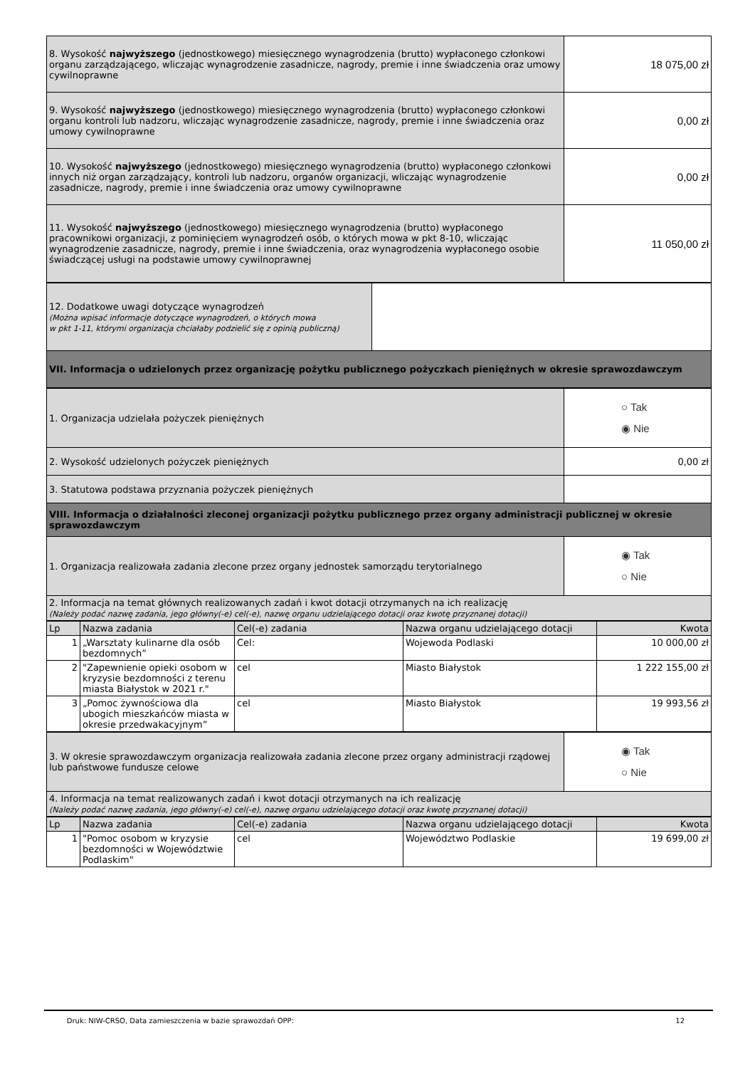| 8. Wysokość najwyższego (jednostkowego) miesięcznego wynagrodzenia (brutto) wypłaconego członkowi organu zarządzającego, wliczając wynagrodzenie zasadnicze, nagrody, premie i inne świadczenia oraz umowy cywilnoprawne | 18 075,00 zł |
| 9. Wysokość najwyższego (jednostkowego) miesięcznego wynagrodzenia (brutto) wypłaconego członkowi organu kontroli lub nadzoru, wliczając wynagrodzenie zasadnicze, nagrody, premie i inne świadczenia oraz umowy cywilnoprawne | 0,00 zł |
| 10. Wysokość najwyższego (jednostkowego) miesięcznego wynagrodzenia (brutto) wypłaconego członkowi innych niż organ zarządzający, kontroli lub nadzoru, organów organizacji, wliczając wynagrodzenie zasadnicze, nagrody, premie i inne świadczenia oraz umowy cywilnoprawne | 0,00 zł |
| 11. Wysokość najwyższego (jednostkowego) miesięcznego wynagrodzenia (brutto) wypłaconego pracownikowi organizacji, z pominięciem wynagrodzeń osób, o których mowa w pkt 8-10, wliczając wynagrodzenie zasadnicze, nagrody, premie i inne świadczenia, oraz wynagrodzenia wypłaconego osobie świadczącej usługi na podstawie umowy cywilnoprawnej | 11 050,00 zł |
| 12. Dodatkowe uwagi dotyczące wynagrodzeń (Można wpisać informacje dotyczące wynagrodzeń, o których mowa w pkt 1-11, którymi organizacja chciałaby podzielić się z opinią publiczną) | |
| VII. Informacja o udzielonych przez organizację pożytku publicznego pożyczkach pieniężnych w okresie sprawozdawczym | |
| 1. Organizacja udzielała pożyczek pieniężnych | ○ Tak ◉ Nie |
| 2. Wysokość udzielonych pożyczek pieniężnych | 0,00 zł |
| 3. Statutowa podstawa przyznania pożyczek pieniężnych | |
| VIII. Informacja o działalności zleconej organizacji pożytku publicznego przez organy administracji publicznej w okresie sprawozdawczym | |
| 1. Organizacja realizowała zadania zlecone przez organy jednostek samorządu terytorialnego | ◉ Tak ○ Nie |
| 2. Informacja na temat głównych realizowanych zadań i kwot dotacji otrzymanych na ich realizację (Należy podać nazwę zadania, jego główny(-e) cel(-e), nazwę organu udzielającego dotacji oraz kwotę przyznanej dotacji) | |
| Lp | Nazwa zadania | Cel(-e) zadania | Nazwa organu udzielającego dotacji | Kwota |
| --- | --- | --- | --- | --- |
| 1 | „Warsztaty kulinarne dla osób bezdomnych” | Cel: | Wojewoda Podlaski | 10 000,00 zł |
| 2 | "Zapewnienie opieki osobom w kryzysie bezdomności z terenu miasta Białystok w 2021 r." | cel | Miasto Białystok | 1 222 155,00 zł |
| 3 | „Pomoc żywnościowa dla ubogich mieszkańców miasta w okresie przedwakacyjnym” | cel | Miasto Białystok | 19 993,56 zł |
| 3. W okresie sprawozdawczym organizacja realizowała zadania zlecone przez organy administracji rządowej lub państwowe fundusze celowe | ◉ Tak ○ Nie |
| 4. Informacja na temat realizowanych zadań i kwot dotacji otrzymanych na ich realizację (Należy podać nazwę zadania, jego główny(-e) cel(-e), nazwę organu udzielającego dotacji oraz kwotę przyznanej dotacji) | |
| Lp | Nazwa zadania | Cel(-e) zadania | Nazwa organu udzielającego dotacji | Kwota |
| --- | --- | --- | --- | --- |
| 1 | "Pomoc osobom w kryzysie bezdomności w Województwie Podlaskim" | cel | Województwo Podlaskie | 19 699,00 zł |
Druk: NIW-CRSO, Data zamieszczenia w bazie sprawozdań OPP: 12